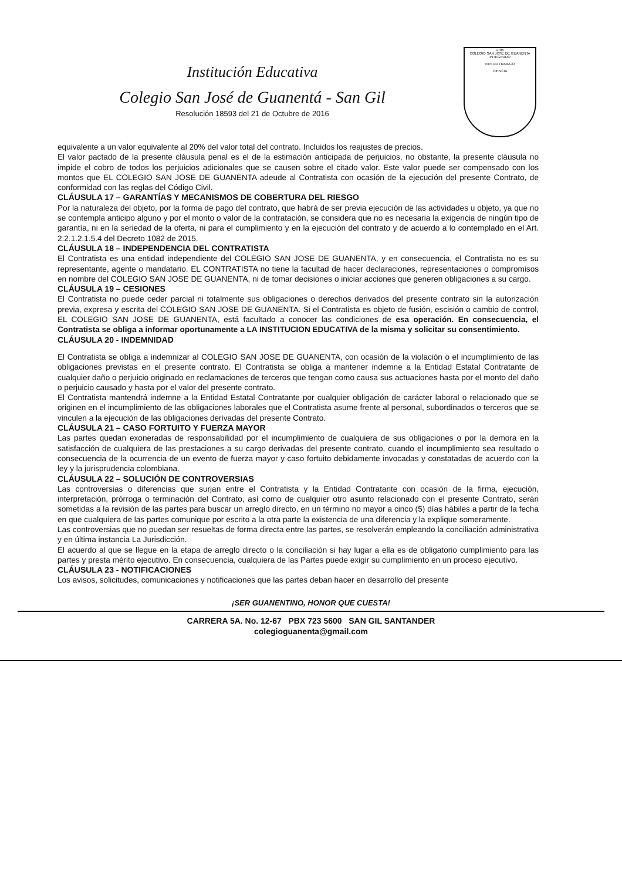Institución Educativa
Colegio San José de Guanentá - San Gil
Resolución 18593 del 21 de Octubre de 2016
1785
COLEGIO SAN JOSE DE GUANENTA INTEGRADO
VIRTUD TRABAJO
CIENCIA
equivalente a un valor equivalente al 20% del valor total del contrato. Incluidos los reajustes de precios.
El valor pactado de la presente cláusula penal es el de la estimación anticipada de perjuicios, no obstante, la presente cláusula no impide el cobro de todos los perjuicios adicionales que se causen sobre el citado valor. Este valor puede ser compensado con los montos que EL COLEGIO SAN JOSE DE GUANENTA adeude al Contratista con ocasión de la ejecución del presente Contrato, de conformidad con las reglas del Código Civil.
CLÁUSULA 17 – GARANTÍAS Y MECANISMOS DE COBERTURA DEL RIESGO
Por la naturaleza del objeto, por la forma de pago del contrato, que habrá de ser previa ejecución de las actividades u objeto, ya que no se contempla anticipo alguno y por el monto o valor de la contratación, se considera que no es necesaria la exigencia de ningún tipo de garantía, ni en la seriedad de la oferta, ni para el cumplimiento y en la ejecución del contrato y de acuerdo a lo contemplado en el Art. 2.2.1.2.1.5.4 del Decreto 1082 de 2015.
CLÁUSULA 18 – INDEPENDENCIA DEL CONTRATISTA
El Contratista es una entidad independiente del COLEGIO SAN JOSE DE GUANENTA, y en consecuencia, el Contratista no es su representante, agente o mandatario. EL CONTRATISTA no tiene la facultad de hacer declaraciones, representaciones o compromisos en nombre del COLEGIO SAN JOSE DE GUANENTA, ni de tomar decisiones o iniciar acciones que generen obligaciones a su cargo.
CLÁUSULA 19 – CESIONES
El Contratista no puede ceder parcial ni totalmente sus obligaciones o derechos derivados del presente contrato sin la autorización previa, expresa y escrita del COLEGIO SAN JOSE DE GUANENTA. Si el Contratista es objeto de fusión, escisión o cambio de control, EL COLEGIO SAN JOSE DE GUANENTA, está facultado a conocer las condiciones de esa operación. En consecuencia, el Contratista se obliga a informar oportunamente a LA INSTITUCION EDUCATIVA de la misma y solicitar su consentimiento.
CLÁUSULA 20 - INDEMNIDAD
El Contratista se obliga a indemnizar al COLEGIO SAN JOSE DE GUANENTA, con ocasión de la violación o el incumplimiento de las obligaciones previstas en el presente contrato. El Contratista se obliga a mantener indemne a la Entidad Estatal Contratante de cualquier daño o perjuicio originado en reclamaciones de terceros que tengan como causa sus actuaciones hasta por el monto del daño o perjuicio causado y hasta por el valor del presente contrato.
El Contratista mantendrá indemne a la Entidad Estatal Contratante por cualquier obligación de carácter laboral o relacionado que se originen en el incumplimiento de las obligaciones laborales que el Contratista asume frente al personal, subordinados o terceros que se vinculen a la ejecución de las obligaciones derivadas del presente Contrato.
CLÁUSULA 21 – CASO FORTUITO Y FUERZA MAYOR
Las partes quedan exoneradas de responsabilidad por el incumplimiento de cualquiera de sus obligaciones o por la demora en la satisfacción de cualquiera de las prestaciones a su cargo derivadas del presente contrato, cuando el incumplimiento sea resultado o consecuencia de la ocurrencia de un evento de fuerza mayor y caso fortuito debidamente invocadas y constatadas de acuerdo con la ley y la jurisprudencia colombiana.
CLÁUSULA 22 – SOLUCIÓN DE CONTROVERSIAS
Las controversias o diferencias que surjan entre el Contratista y la Entidad Contratante con ocasión de la firma, ejecución, interpretación, prórroga o terminación del Contrato, así como de cualquier otro asunto relacionado con el presente Contrato, serán sometidas a la revisión de las partes para buscar un arreglo directo, en un término no mayor a cinco (5) días hábiles a partir de la fecha en que cualquiera de las partes comunique por escrito a la otra parte la existencia de una diferencia y la explique someramente.
Las controversias que no puedan ser resueltas de forma directa entre las partes, se resolverán empleando la conciliación administrativa y en última instancia La Jurisdicción.
El acuerdo al que se llegue en la etapa de arreglo directo o la conciliación si hay lugar a ella es de obligatorio cumplimiento para las partes y presta mérito ejecutivo. En consecuencia, cualquiera de las Partes puede exigir su cumplimiento en un proceso ejecutivo.
CLÁUSULA 23 - NOTIFICACIONES
Los avisos, solicitudes, comunicaciones y notificaciones que las partes deban hacer en desarrollo del presente
¡SER GUANENTINO, HONOR QUE CUESTA!
CARRERA 5A. No. 12-67 PBX 723 5600 SAN GIL SANTANDER
colegioguanenta@gmail.com